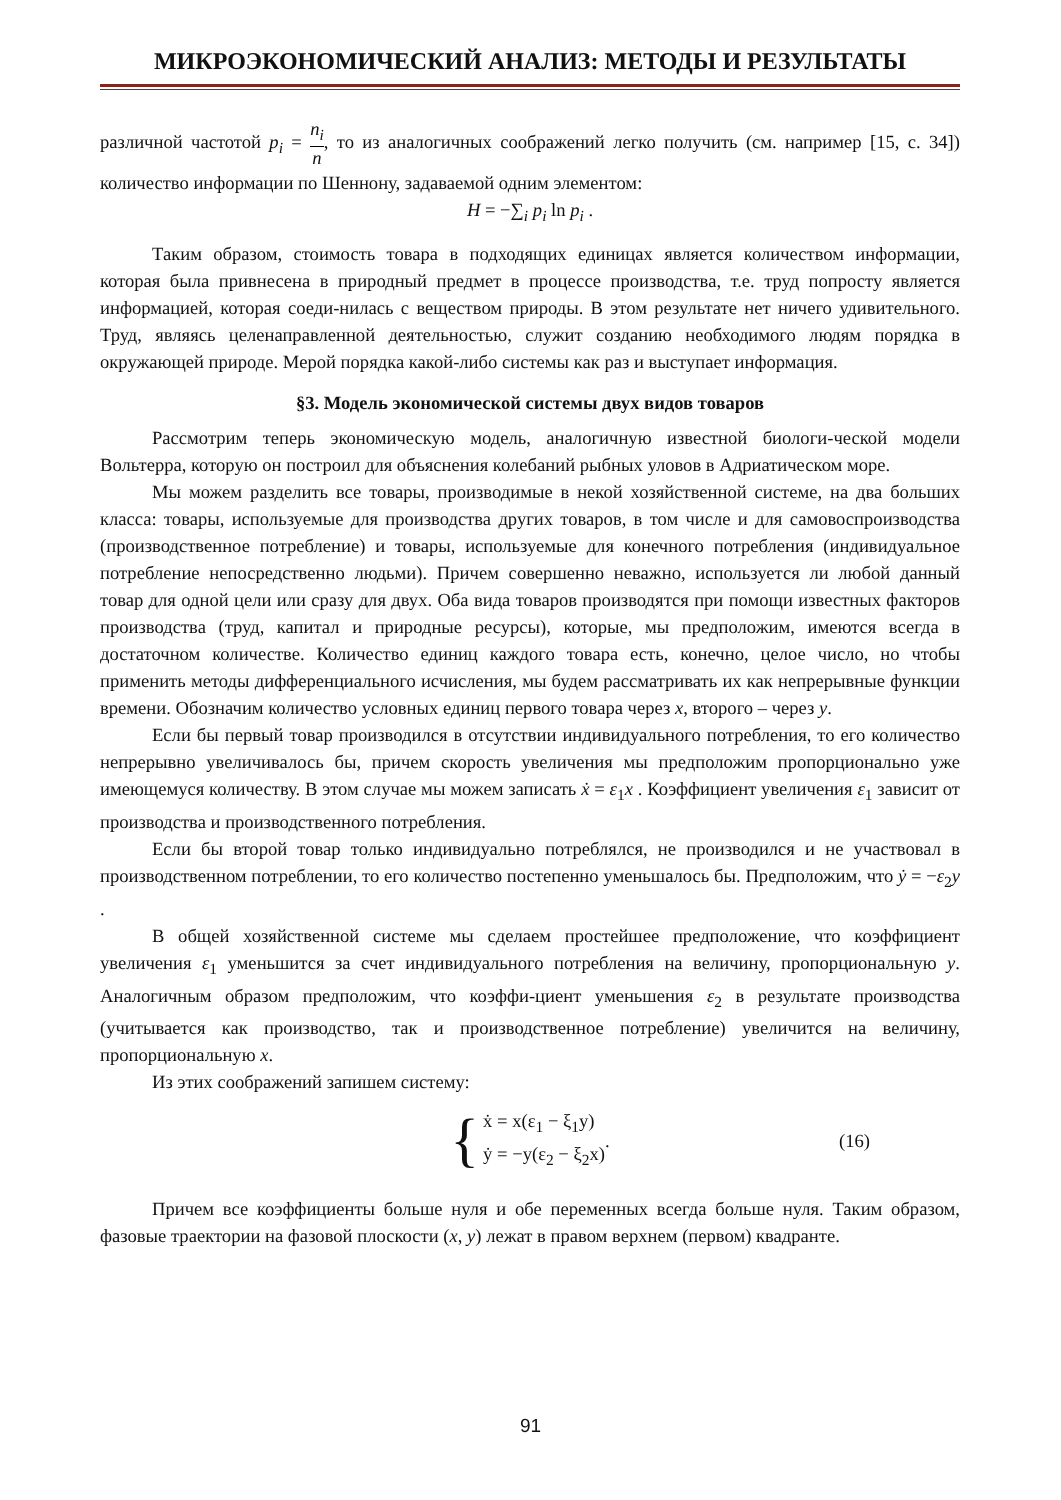МИКРОЭКОНОМИЧЕСКИЙ АНАЛИЗ: МЕТОДЫ И РЕЗУЛЬТАТЫ
различной частотой p<sub>i</sub> = n<sub>i</sub> n, то из аналогичных соображений легко получить (см. например [15, с. 34]) количество информации по Шеннону, задаваемой одним элементом:
H = −∑<sub>i</sub> p<sub>i</sub> ln p<sub>i</sub> .
Таким образом, стоимость товара в подходящих единицах является количеством информации, которая была привнесена в природный предмет в процессе производства, т.е. труд попросту является информацией, которая соеди-нилась с веществом природы. В этом результате нет ничего удивительного. Труд, являясь целенаправленной деятельностью, служит созданию необходимого людям порядка в окружающей природе. Мерой порядка какой-либо системы как раз и выступает информация.
§3. Модель экономической системы двух видов товаров
Рассмотрим теперь экономическую модель, аналогичную известной биологи-ческой модели Вольтерра, которую он построил для объяснения колебаний рыбных уловов в Адриатическом море.
Мы можем разделить все товары, производимые в некой хозяйственной системе, на два больших класса: товары, используемые для производства других товаров, в том числе и для самовоспроизводства (производственное потребление) и товары, используемые для конечного потребления (индивидуальное потребление непосредственно людьми). Причем совершенно неважно, используется ли любой данный товар для одной цели или сразу для двух. Оба вида товаров производятся при помощи известных факторов производства (труд, капитал и природные ресурсы), которые, мы предположим, имеются всегда в достаточном количестве. Количество единиц каждого товара есть, конечно, целое число, но чтобы применить методы дифференциального исчисления, мы будем рассматривать их как непрерывные функции времени. Обозначим количество условных единиц первого товара через x, второго – через y.
Если бы первый товар производился в отсутствии индивидуального потребления, то его количество непрерывно увеличивалось бы, причем скорость увеличения мы предположим пропорционально уже имеющемуся количеству. В этом случае мы можем записать ẋ = ε<sub>1</sub>x . Коэффициент увеличения ε<sub>1</sub> зависит от производства и производственного потребления.
Если бы второй товар только индивидуально потреблялся, не производился и не участвовал в производственном потреблении, то его количество постепенно уменьшалось бы. Предположим, что ẏ = −ε<sub>2</sub>y .
В общей хозяйственной системе мы сделаем простейшее предположение, что коэффициент увеличения ε<sub>1</sub> уменьшится за счет индивидуального потребления на величину, пропорциональную y. Аналогичным образом предположим, что коэффи-циент уменьшения ε<sub>2</sub> в результате производства (учитывается как производство, так и производственное потребление) увеличится на величину, пропорциональную x.
Из этих соображений запишем систему:
{
ẋ = x(ε<sub>1</sub> − ξ<sub>1</sub>y)
ẏ = −y(ε<sub>2</sub> − ξ<sub>2</sub>x)
. (16)
Причем все коэффициенты больше нуля и обе переменных всегда больше нуля. Таким образом, фазовые траектории на фазовой плоскости (x, y) лежат в правом верхнем (первом) квадранте.
91